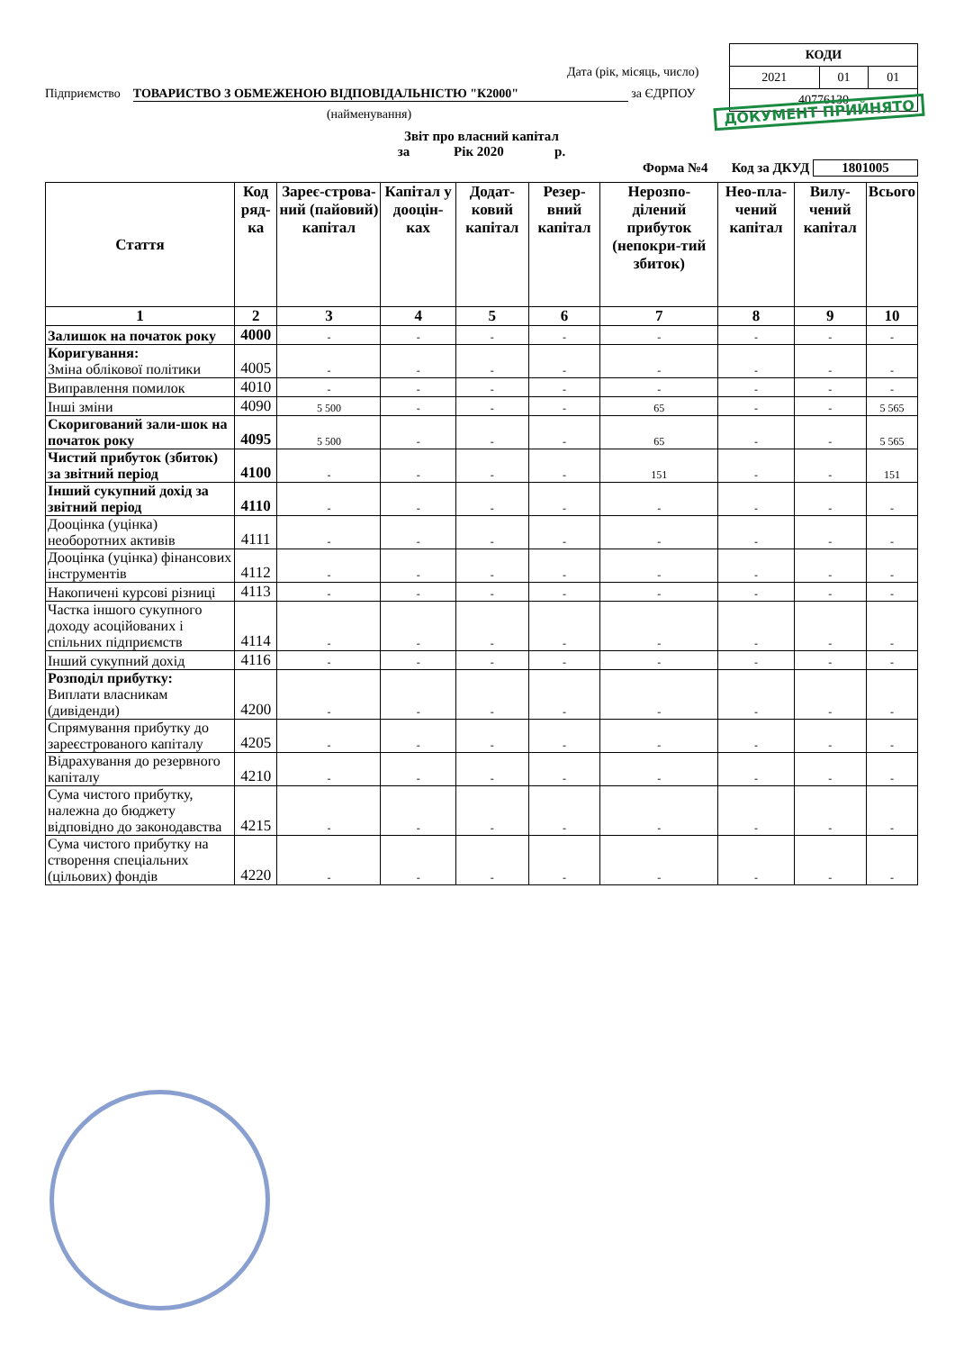| КОДИ | | |
| 2021 | 01 | 01 |
| 40776130 | | |
Дата (рік, місяць, число)
Підприємство ТОВАРИСТВО З ОБМЕЖЕНОЮ ВІДПОВІДАЛЬНІСТЮ "К2000" за ЄДРПОУ
(найменування)
Звіт про власний капітал
за Рік 2020 р.
Форма №4 Код за ДКУД 1801005
| Стаття | Код ряд-ка | Зареє-строва-ний (пайовий) капітал | Капітал у дооцін-ках | Додат-ковий капітал | Резер-вний капітал | Нерозпо-ділений прибуток (непокри-тий збиток) | Нео-пла-чений капітал | Вилу-чений капітал | Всього |
| --- | --- | --- | --- | --- | --- | --- | --- | --- | --- |
| 1 | 2 | 3 | 4 | 5 | 6 | 7 | 8 | 9 | 10 |
| Залишок на початок року | 4000 | - | - | - | - | - | - | - | - |
| Коригування: Зміна облікової політики | 4005 | - | - | - | - | - | - | - | - |
| Виправлення помилок | 4010 | - | - | - | - | - | - | - | - |
| Інші зміни | 4090 | 5 500 | - | - | - | 65 | - | - | 5 565 |
| Скоригований зали-шок на початок року | 4095 | 5 500 | - | - | - | 65 | - | - | 5 565 |
| Чистий прибуток (збиток) за звітний період | 4100 | - | - | - | - | 151 | - | - | 151 |
| Інший сукупний дохід за звітний період | 4110 | - | - | - | - | - | - | - | - |
| Дооцінка (уцінка) необоротних активів | 4111 | - | - | - | - | - | - | - | - |
| Дооцінка (уцінка) фінансових інструментів | 4112 | - | - | - | - | - | - | - | - |
| Накопичені курсові різниці | 4113 | - | - | - | - | - | - | - | - |
| Частка іншого сукупного доходу асоційованих і спільних підприємств | 4114 | - | - | - | - | - | - | - | - |
| Інший сукупний дохід | 4116 | - | - | - | - | - | - | - | - |
| Розподіл прибутку: Виплати власникам (дивіденди) | 4200 | - | - | - | - | - | - | - | - |
| Спрямування прибутку до зареєстрованого капіталу | 4205 | - | - | - | - | - | - | - | - |
| Відрахування до резервного капіталу | 4210 | - | - | - | - | - | - | - | - |
| Сума чистого прибутку, належна до бюджету відповідно до законодавства | 4215 | - | - | - | - | - | - | - | - |
| Сума чистого прибутку на створення спеціальних (цільових) фондів | 4220 | - | - | - | - | - | - | - | - |
ДОКУМЕНТ ПРИЙНЯТО